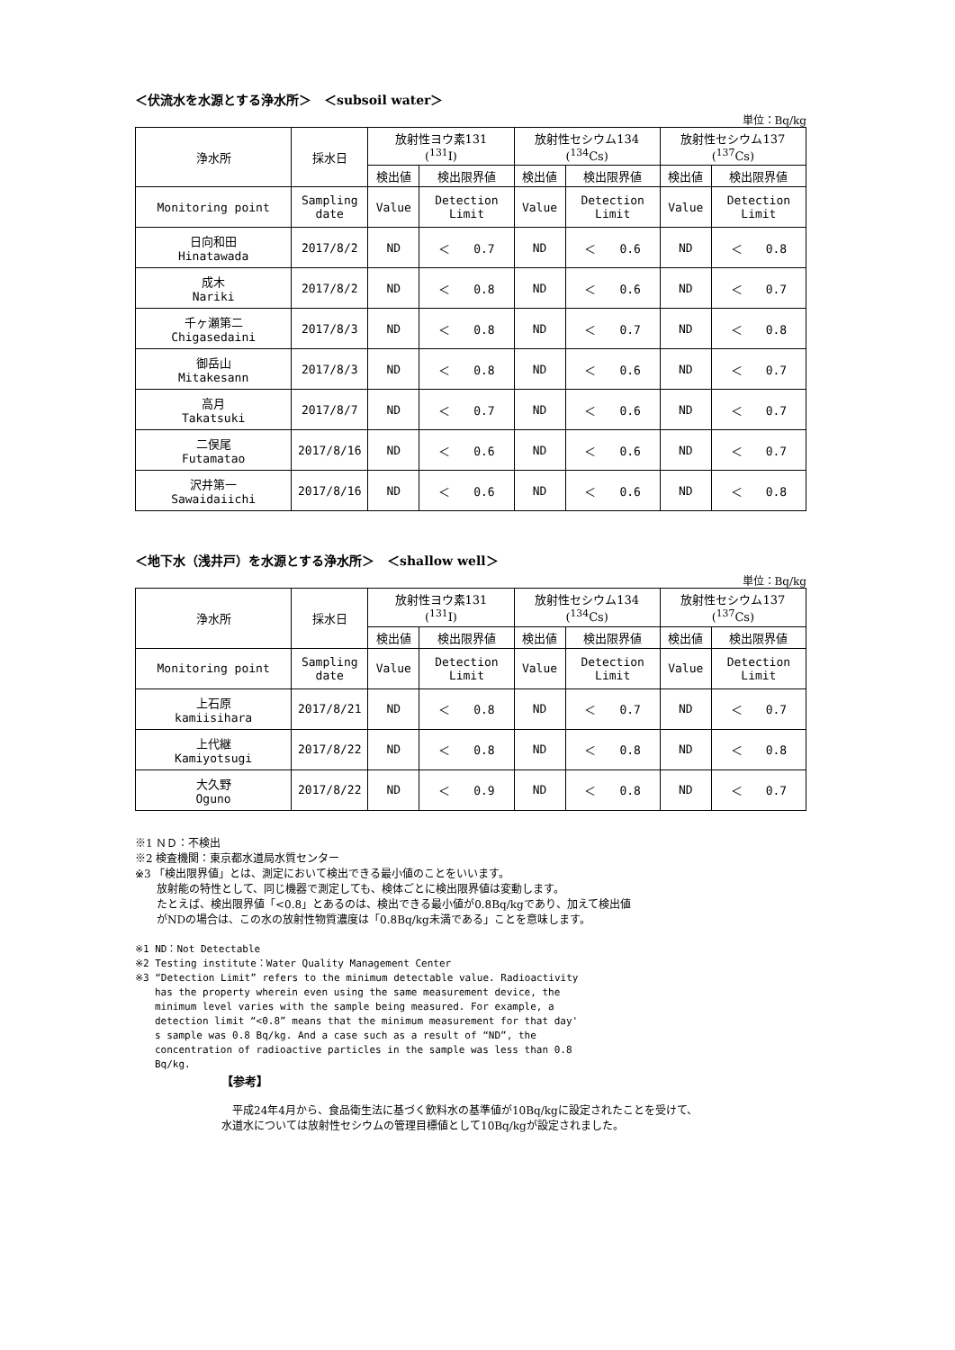＜伏流水を水源とする浄水所＞　＜subsoil water＞
単位：Bq/kg
| 浄水所 | 採水日 | 放射性ヨウ素131 (<sup>131</sup>I) | | 放射性セシウム134 (<sup>134</sup>Cs) | | 放射性セシウム137 (<sup>137</sup>Cs) | |
| --- | --- | --- | --- | --- | --- | --- | --- |
| | | 検出値 | 検出限界値 | 検出値 | 検出限界値 | 検出値 | 検出限界値 |
| Monitoring point | Sampling date | Value | Detection Limit | Value | Detection Limit | Value | Detection Limit |
| 日向和田 Hinatawada | 2017/8/2 | ND | ＜ 0.7 | ND | ＜ 0.6 | ND | ＜ 0.8 |
| 成木 Nariki | 2017/8/2 | ND | ＜ 0.8 | ND | ＜ 0.6 | ND | ＜ 0.7 |
| 千ヶ瀬第二 Chigasedaini | 2017/8/3 | ND | ＜ 0.8 | ND | ＜ 0.7 | ND | ＜ 0.8 |
| 御岳山 Mitakesann | 2017/8/3 | ND | ＜ 0.8 | ND | ＜ 0.6 | ND | ＜ 0.7 |
| 高月 Takatsuki | 2017/8/7 | ND | ＜ 0.7 | ND | ＜ 0.6 | ND | ＜ 0.7 |
| 二俣尾 Futamatao | 2017/8/16 | ND | ＜ 0.6 | ND | ＜ 0.6 | ND | ＜ 0.7 |
| 沢井第一 Sawaidaiichi | 2017/8/16 | ND | ＜ 0.6 | ND | ＜ 0.6 | ND | ＜ 0.8 |
＜地下水（浅井戸）を水源とする浄水所＞　＜shallow well＞
単位：Bq/kg
| 浄水所 | 採水日 | 放射性ヨウ素131 (<sup>131</sup>I) | | 放射性セシウム134 (<sup>134</sup>Cs) | | 放射性セシウム137 (<sup>137</sup>Cs) | |
| --- | --- | --- | --- | --- | --- | --- | --- |
| | | 検出値 | 検出限界値 | 検出値 | 検出限界値 | 検出値 | 検出限界値 |
| Monitoring point | Sampling date | Value | Detection Limit | Value | Detection Limit | Value | Detection Limit |
| 上石原 kamiisihara | 2017/8/21 | ND | ＜ 0.8 | ND | ＜ 0.7 | ND | ＜ 0.7 |
| 上代継 Kamiyotsugi | 2017/8/22 | ND | ＜ 0.8 | ND | ＜ 0.8 | ND | ＜ 0.8 |
| 大久野 Oguno | 2017/8/22 | ND | ＜ 0.9 | ND | ＜ 0.8 | ND | ＜ 0.7 |
※1 ＮＤ：不検出
※2 検査機関：東京都水道局水質センター
※3 「検出限界値」とは、測定において検出できる最小値のことをいいます。
　　放射能の特性として、同じ機器で測定しても、検体ごとに検出限界値は変動します。
　　たとえば、検出限界値「<0.8」とあるのは、検出できる最小値が0.8Bq/kgであり、加えて検出値
　　がNDの場合は、この水の放射性物質濃度は「0.8Bq/kg未満である」ことを意味します。
※1 ND：Not Detectable
※2 Testing institute：Water Quality Management Center
※3 “Detection Limit” refers to the minimum detectable value. Radioactivity
　　has the property wherein even using the same measurement device, the
　　minimum level varies with the sample being measured. For example, a
　　detection limit “<0.8” means that the minimum measurement for that day'
　　s sample was 0.8 Bq/kg. And a case such as a result of “ND”, the
　　concentration of radioactive particles in the sample was less than 0.8
　　Bq/kg.
【参考】
　平成24年4月から、食品衛生法に基づく飲料水の基準値が10Bq/kgに設定されたことを受けて、
水道水については放射性セシウムの管理目標値として10Bq/kgが設定されました。